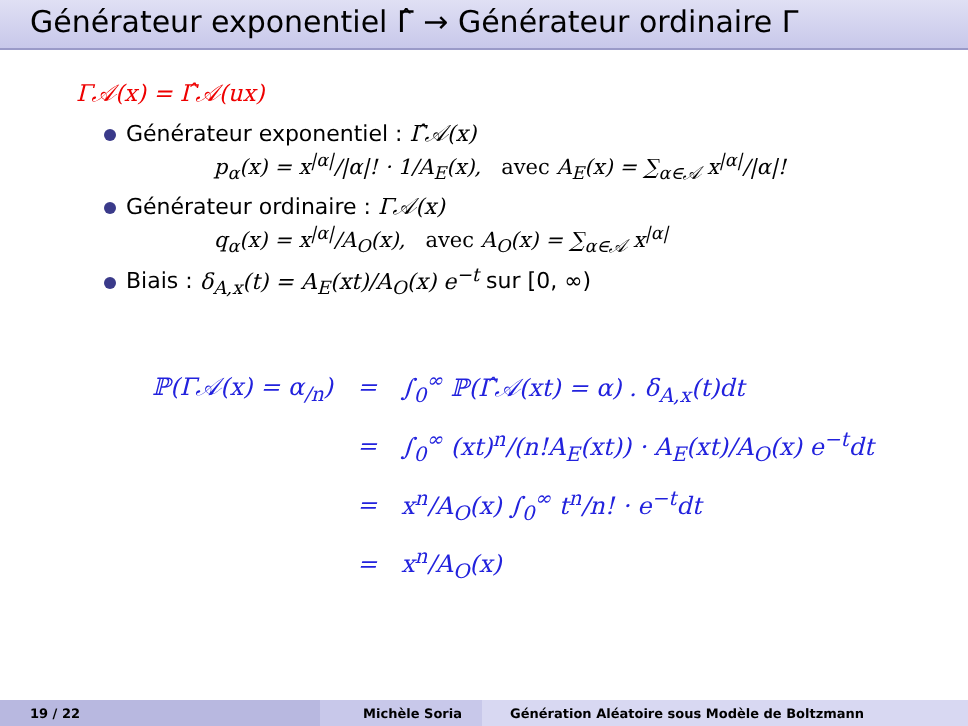Générateur exponentiel Γ̂ → Générateur ordinaire Γ
Γ𝒜(x) = Γ̂𝒜(ux)
Générateur exponentiel : Γ̂𝒜(x)
p<sub>α</sub>(x) = x<sup>|α|</sup>/|α|! · 1/A<sub>E</sub>(x), avec A<sub>E</sub>(x) = ∑<sub>α∈𝒜</sub> x<sup>|α|</sup>/|α|!
Générateur ordinaire : Γ𝒜(x)
q<sub>α</sub>(x) = x<sup>|α|</sup>/A<sub>O</sub>(x), avec A<sub>O</sub>(x) = ∑<sub>α∈𝒜</sub> x<sup>|α|</sup>
Biais : δ<sub>A,x</sub>(t) = A<sub>E</sub>(xt)/A<sub>O</sub>(x) e<sup>−t</sup> sur [0, ∞)
| ℙ(Γ𝒜(x) = α<sub>/n</sub>) | = | ∫<sub>0</sub><sup>∞</sup> ℙ(Γ̂𝒜(xt) = α) . δ<sub>A,x</sub>(t)dt |
| | = | ∫<sub>0</sub><sup>∞</sup> (xt)<sup>n</sup>/(n!A<sub>E</sub>(xt)) · A<sub>E</sub>(xt)/A<sub>O</sub>(x) e<sup>−t</sup>dt |
| | = | x<sup>n</sup>/A<sub>O</sub>(x) ∫<sub>0</sub><sup>∞</sup> t<sup>n</sup>/n! · e<sup>−t</sup>dt |
| | = | x<sup>n</sup>/A<sub>O</sub>(x) |
19 / 22 Michèle Soria Génération Aléatoire sous Modèle de Boltzmann